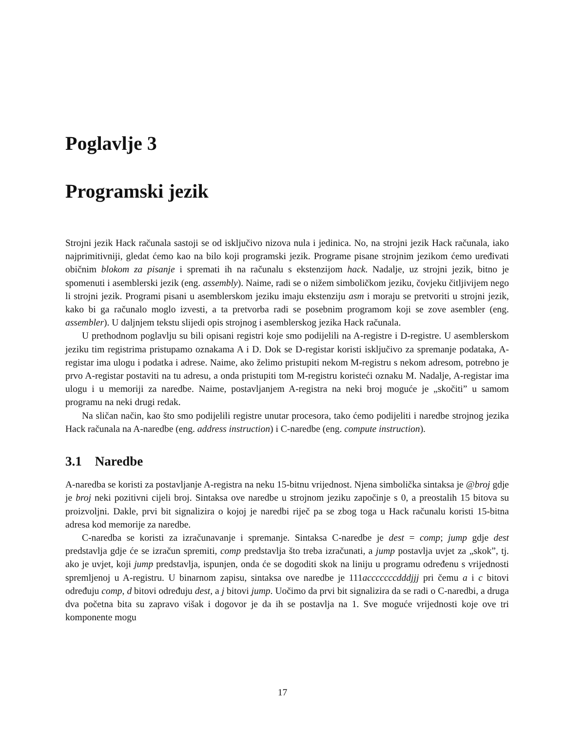Poglavlje 3
Programski jezik
Strojni jezik Hack računala sastoji se od isključivo nizova nula i jedinica. No, na strojni jezik Hack računala, iako najprimitivniji, gledat ćemo kao na bilo koji programski jezik. Programe pisane strojnim jezikom ćemo uređivati običnim blokom za pisanje i spremati ih na računalu s ekstenzijom hack. Nadalje, uz strojni jezik, bitno je spomenuti i asemblerski jezik (eng. assembly). Naime, radi se o nižem simboličkom jeziku, čovjeku čitljivijem nego li strojni jezik. Programi pisani u asemblerskom jeziku imaju ekstenziju asm i moraju se pretvoriti u strojni jezik, kako bi ga računalo moglo izvesti, a ta pretvorba radi se posebnim programom koji se zove asembler (eng. assembler). U daljnjem tekstu slijedi opis strojnog i asemblerskog jezika Hack računala.
U prethodnom poglavlju su bili opisani registri koje smo podijelili na A-registre i D-registre. U asemblerskom jeziku tim registrima pristupamo oznakama A i D. Dok se D-registar koristi isključivo za spremanje podataka, A-registar ima ulogu i podatka i adrese. Naime, ako želimo pristupiti nekom M-registru s nekom adresom, potrebno je prvo A-registar postaviti na tu adresu, a onda pristupiti tom M-registru koristeći oznaku M. Nadalje, A-registar ima ulogu i u memoriji za naredbe. Naime, postavljanjem A-registra na neki broj moguće je „skočiti” u samom programu na neki drugi redak.
Na sličan način, kao što smo podijelili registre unutar procesora, tako ćemo podijeliti i naredbe strojnog jezika Hack računala na A-naredbe (eng. address instruction) i C-naredbe (eng. compute instruction).
3.1 Naredbe
A-naredba se koristi za postavljanje A-registra na neku 15-bitnu vrijednost. Njena simbolička sintaksa je @broj gdje je broj neki pozitivni cijeli broj. Sintaksa ove naredbe u strojnom jeziku započinje s 0, a preostalih 15 bitova su proizvoljni. Dakle, prvi bit signalizira o kojoj je naredbi riječ pa se zbog toga u Hack računalu koristi 15-bitna adresa kod memorije za naredbe.
C-naredba se koristi za izračunavanje i spremanje. Sintaksa C-naredbe je dest = comp; jump gdje dest predstavlja gdje će se izračun spremiti, comp predstavlja što treba izračunati, a jump postavlja uvjet za „skok”, tj. ako je uvjet, koji jump predstavlja, ispunjen, onda će se dogoditi skok na liniju u programu određenu s vrijednosti spremljenoj u A-registru. U binarnom zapisu, sintaksa ove naredbe je 111acccccccdddjjj pri čemu a i c bitovi određuju comp, d bitovi određuju dest, a j bitovi jump. Uočimo da prvi bit signalizira da se radi o C-naredbi, a druga dva početna bita su zapravo višak i dogovor je da ih se postavlja na 1. Sve moguće vrijednosti koje ove tri komponente mogu
17